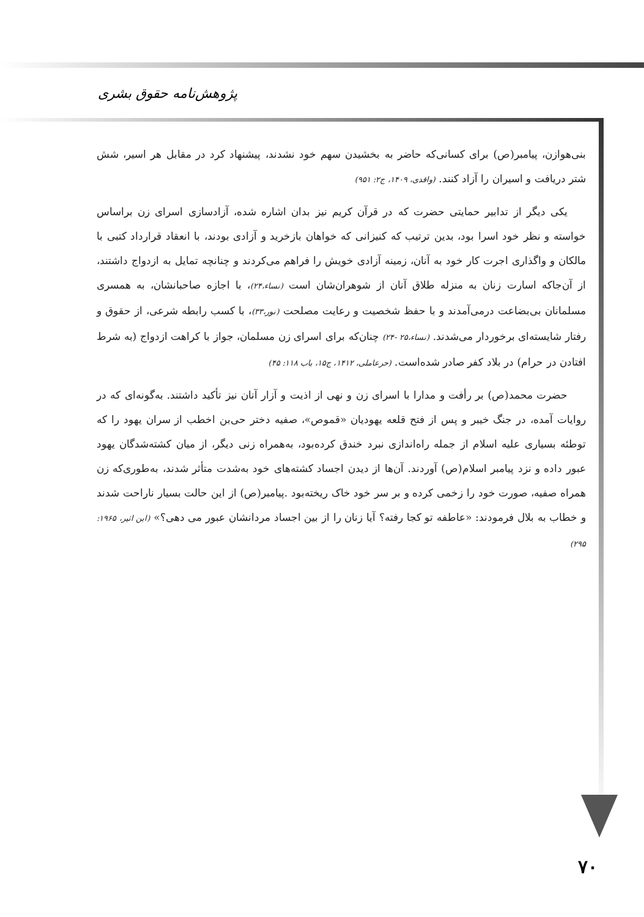پژوهش‌نامه حقوق بشری
بنی‌هوازن، پیامبر(ص) برای کسانی‌که حاضر به بخشیدن سهم خود نشدند، پیشنهاد کرد در مقابل هر اسیر، شش شتر دریافت و اسیران را آزاد کنند. (واقدی، ۱۴۰۹، ج۲: ۹۵۱)
یکی دیگر از تدابیر حمایتی حضرت که در قرآن کریم نیز بدان اشاره شده، آزادسازی اسرای زن براساس خواسته و نظر خود اسرا بود، بدین ترتیب که کنیزانی که خواهان بازخرید و آزادی بودند، با انعقاد قرارداد کتبی با مالکان و واگذاری اجرت کار خود به آنان، زمینه آزادی خویش را فراهم می‌کردند و چنانچه تمایل به ازدواج داشتند، از آن‌جاکه اسارت زنان به منزله طلاق آنان از شوهران‌شان است (نساء،۲۴)، با اجازه صاحبانشان، به همسری مسلمانان بی‌بضاعت درمی‌آمدند و با حفظ شخصیت و رعایت مصلحت (نور،۳۳)، با کسب رابطه شرعی، از حقوق و رفتار شایسته‌ای برخوردار می‌شدند. (نساء،۲۵ -۲۴) چنان‌که برای اسرای زن مسلمان، جواز با کراهت ازدواج (به شرط افتادن در حرام) در بلاد کفر صادر شده‌است. (حرعاملی، ۱۴۱۲، ج۱۵، باب ۱۱۸: ۴۵)
حضرت محمد(ص) بر رأفت و مدارا با اسرای زن و نهی از اذیت و آزار آنان نیز تأکید داشتند. به‌گونه‌ای که در روایات آمده، در جنگ خیبر و پس از فتح قلعه یهودیان «قموص»، صفیه دختر حی‌بن اخطب از سران یهود را که توطئه بسیاری علیه اسلام از جمله راه‌اندازی نبرد خندق کرده‌بود، به‌همراه زنی دیگر، از میان کشته‌شدگان یهود عبور داده و نزد پیامبر اسلام(ص) آوردند. آن‌ها از دیدن اجساد کشته‌های خود به‌شدت متأثر شدند، به‌طوری‌که زن همراه صفیه، صورت خود را زخمی کرده و بر سر خود خاک ریخته‌بود .پیامبر(ص) از این حالت بسیار ناراحت شدند و خطاب به بلال فرمودند: «عاطفه تو کجا رفته؟ آیا زنان را از بین اجساد مردانشان عبور می دهی؟» (ابن اثیر، ۱۹۶۵: ۲۹۵)
۷۰